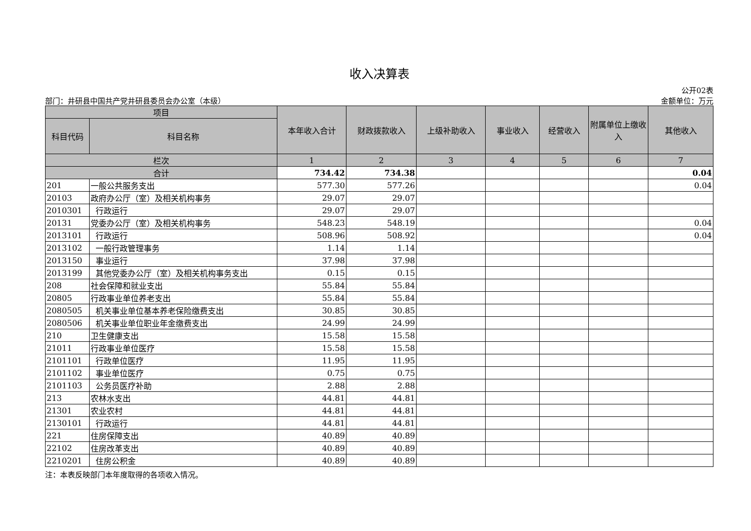收入决算表
公开02表
部门：井研县中国共产党井研县委员会办公室（本级） 金额单位：万元
| 项目 | | 本年收入合计 | 财政拨款收入 | 上级补助收入 | 事业收入 | 经营收入 | 附属单位上缴收入 | 其他收入 |
| --- | --- | --- | --- | --- | --- | --- | --- | --- |
| 科目代码 | 科目名称 | | | | | | | |
| 栏次 | | 1 | 2 | 3 | 4 | 5 | 6 | 7 |
| 合计 | | 734.42 | 734.38 | | | | | 0.04 |
| 201 | 一般公共服务支出 | 577.30 | 577.26 | | | | | 0.04 |
| 20103 | 政府办公厅（室）及相关机构事务 | 29.07 | 29.07 | | | | | |
| 2010301 | 行政运行 | 29.07 | 29.07 | | | | | |
| 20131 | 党委办公厅（室）及相关机构事务 | 548.23 | 548.19 | | | | | 0.04 |
| 2013101 | 行政运行 | 508.96 | 508.92 | | | | | 0.04 |
| 2013102 | 一般行政管理事务 | 1.14 | 1.14 | | | | | |
| 2013150 | 事业运行 | 37.98 | 37.98 | | | | | |
| 2013199 | 其他党委办公厅（室）及相关机构事务支出 | 0.15 | 0.15 | | | | | |
| 208 | 社会保障和就业支出 | 55.84 | 55.84 | | | | | |
| 20805 | 行政事业单位养老支出 | 55.84 | 55.84 | | | | | |
| 2080505 | 机关事业单位基本养老保险缴费支出 | 30.85 | 30.85 | | | | | |
| 2080506 | 机关事业单位职业年金缴费支出 | 24.99 | 24.99 | | | | | |
| 210 | 卫生健康支出 | 15.58 | 15.58 | | | | | |
| 21011 | 行政事业单位医疗 | 15.58 | 15.58 | | | | | |
| 2101101 | 行政单位医疗 | 11.95 | 11.95 | | | | | |
| 2101102 | 事业单位医疗 | 0.75 | 0.75 | | | | | |
| 2101103 | 公务员医疗补助 | 2.88 | 2.88 | | | | | |
| 213 | 农林水支出 | 44.81 | 44.81 | | | | | |
| 21301 | 农业农村 | 44.81 | 44.81 | | | | | |
| 2130101 | 行政运行 | 44.81 | 44.81 | | | | | |
| 221 | 住房保障支出 | 40.89 | 40.89 | | | | | |
| 22102 | 住房改革支出 | 40.89 | 40.89 | | | | | |
| 2210201 | 住房公积金 | 40.89 | 40.89 | | | | | |
注：本表反映部门本年度取得的各项收入情况。